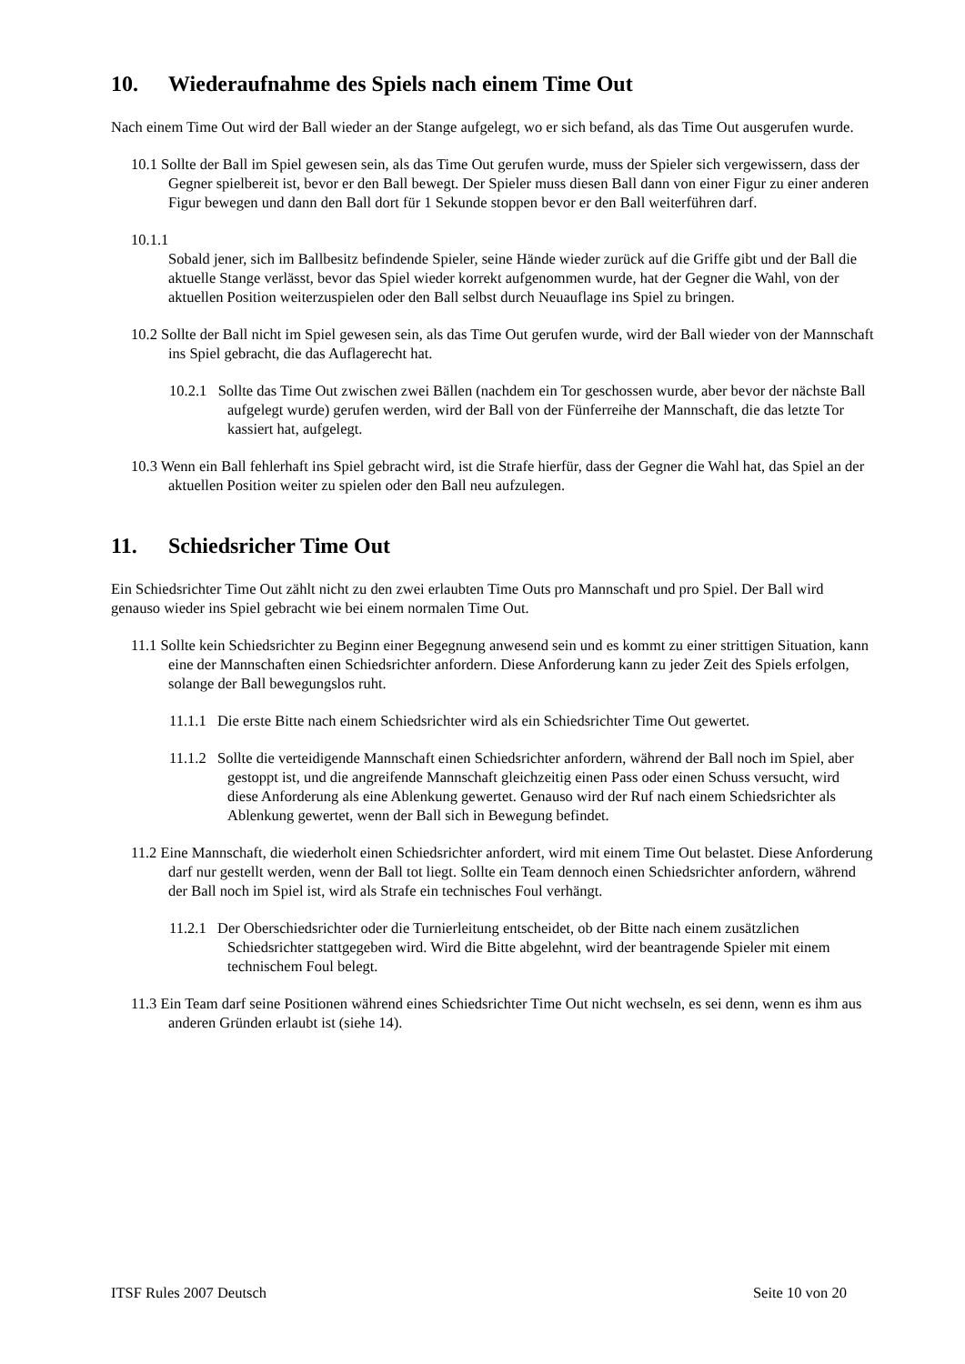10. Wiederaufnahme des Spiels nach einem Time Out
Nach einem Time Out wird der Ball wieder an der Stange aufgelegt, wo er sich befand, als das Time Out ausgerufen wurde.
10.1 Sollte der Ball im Spiel gewesen sein, als das Time Out gerufen wurde, muss der Spieler sich vergewissern, dass der Gegner spielbereit ist, bevor er den Ball bewegt. Der Spieler muss diesen Ball dann von einer Figur zu einer anderen Figur bewegen und dann den Ball dort für 1 Sekunde stoppen bevor er den Ball weiterführen darf.
10.1.1
Sobald jener, sich im Ballbesitz befindende Spieler, seine Hände wieder zurück auf die Griffe gibt und der Ball die aktuelle Stange verlässt, bevor das Spiel wieder korrekt aufgenommen wurde, hat der Gegner die Wahl, von der aktuellen Position weiterzuspielen oder den Ball selbst durch Neuauflage ins Spiel zu bringen.
10.2 Sollte der Ball nicht im Spiel gewesen sein, als das Time Out gerufen wurde, wird der Ball wieder von der Mannschaft ins Spiel gebracht, die das Auflagerecht hat.
10.2.1 Sollte das Time Out zwischen zwei Bällen (nachdem ein Tor geschossen wurde, aber bevor der nächste Ball aufgelegt wurde) gerufen werden, wird der Ball von der Fünferreihe der Mannschaft, die das letzte Tor kassiert hat, aufgelegt.
10.3 Wenn ein Ball fehlerhaft ins Spiel gebracht wird, ist die Strafe hierfür, dass der Gegner die Wahl hat, das Spiel an der aktuellen Position weiter zu spielen oder den Ball neu aufzulegen.
11. Schiedsricher Time Out
Ein Schiedsrichter Time Out zählt nicht zu den zwei erlaubten Time Outs pro Mannschaft und pro Spiel. Der Ball wird genauso wieder ins Spiel gebracht wie bei einem normalen Time Out.
11.1 Sollte kein Schiedsrichter zu Beginn einer Begegnung anwesend sein und es kommt zu einer strittigen Situation, kann eine der Mannschaften einen Schiedsrichter anfordern. Diese Anforderung kann zu jeder Zeit des Spiels erfolgen, solange der Ball bewegungslos ruht.
11.1.1 Die erste Bitte nach einem Schiedsrichter wird als ein Schiedsrichter Time Out gewertet.
11.1.2 Sollte die verteidigende Mannschaft einen Schiedsrichter anfordern, während der Ball noch im Spiel, aber gestoppt ist, und die angreifende Mannschaft gleichzeitig einen Pass oder einen Schuss versucht, wird diese Anforderung als eine Ablenkung gewertet. Genauso wird der Ruf nach einem Schiedsrichter als Ablenkung gewertet, wenn der Ball sich in Bewegung befindet.
11.2 Eine Mannschaft, die wiederholt einen Schiedsrichter anfordert, wird mit einem Time Out belastet. Diese Anforderung darf nur gestellt werden, wenn der Ball tot liegt. Sollte ein Team dennoch einen Schiedsrichter anfordern, während der Ball noch im Spiel ist, wird als Strafe ein technisches Foul verhängt.
11.2.1 Der Oberschiedsrichter oder die Turnierleitung entscheidet, ob der Bitte nach einem zusätzlichen Schiedsrichter stattgegeben wird. Wird die Bitte abgelehnt, wird der beantragende Spieler mit einem technischem Foul belegt.
11.3 Ein Team darf seine Positionen während eines Schiedsrichter Time Out nicht wechseln, es sei denn, wenn es ihm aus anderen Gründen erlaubt ist (siehe 14).
ITSF Rules 2007 Deutsch Seite 10 von 20